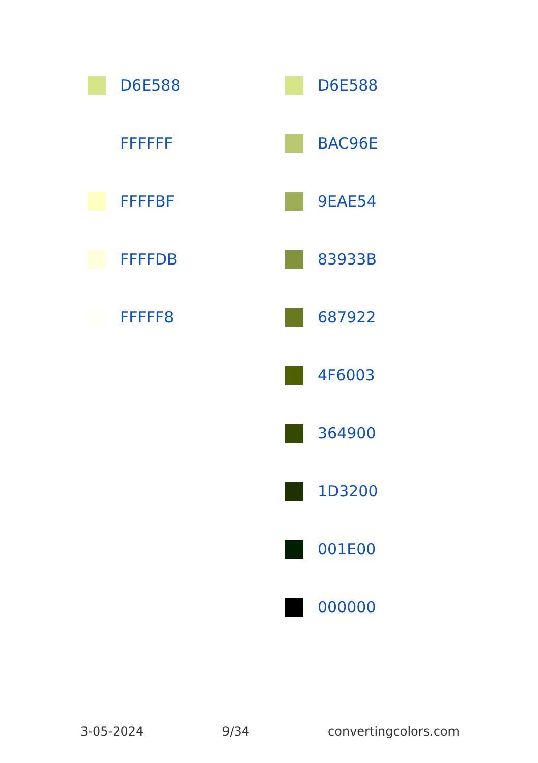D6E588
FFFFFF
FFFFBF
FFFFDB
FFFFF8
D6E588
BAC96E
9EAE54
83933B
687922
4F6003
364900
1D3200
001E00
000000
3-05-2024 9/34 convertingcolors.com